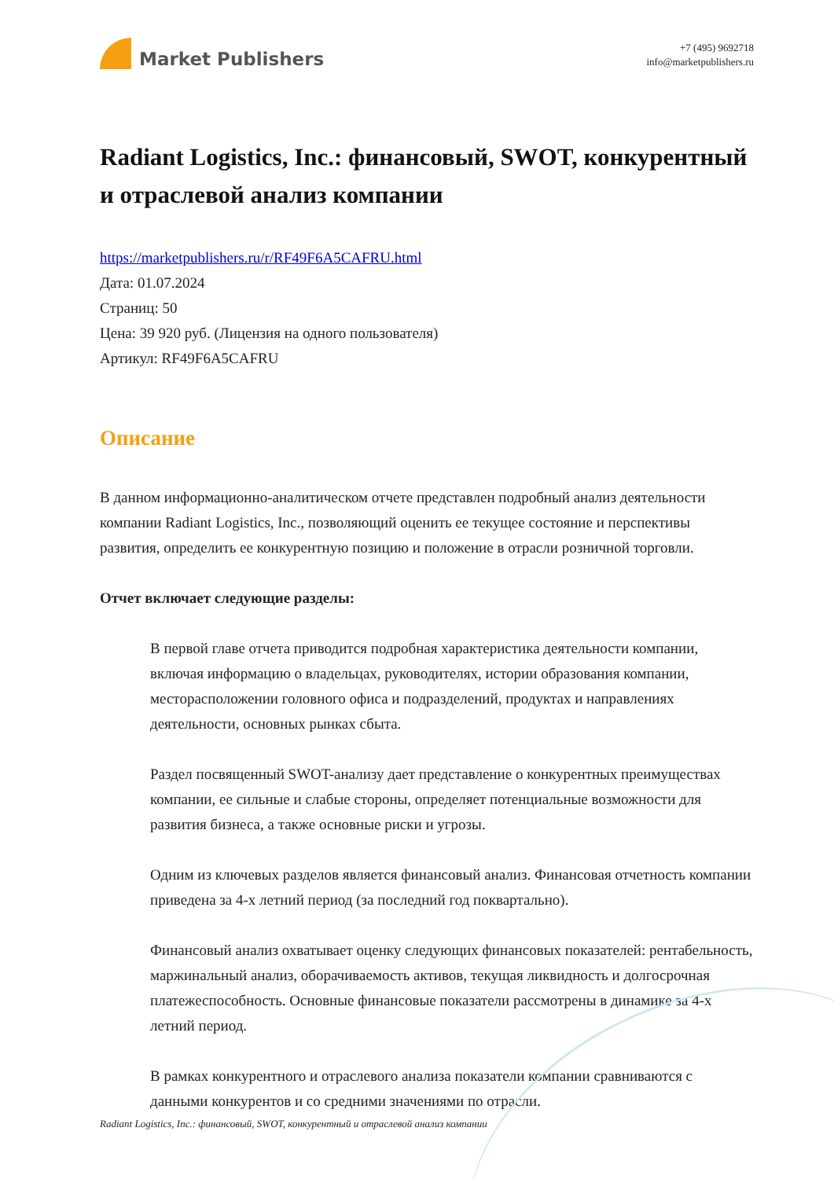Market Publishers
+7 (495) 9692718
info@marketpublishers.ru
Radiant Logistics, Inc.: финансовый, SWOT, конкурентный и отраслевой анализ компании
https://marketpublishers.ru/r/RF49F6A5CAFRU.html
Дата: 01.07.2024
Страниц: 50
Цена: 39 920 руб. (Лицензия на одного пользователя)
Артикул: RF49F6A5CAFRU
Описание
В данном информационно-аналитическом отчете представлен подробный анализ деятельности компании Radiant Logistics, Inc., позволяющий оценить ее текущее состояние и перспективы развития, определить ее конкурентную позицию и положение в отрасли розничной торговли.
Отчет включает следующие разделы:
В первой главе отчета приводится подробная характеристика деятельности компании, включая информацию о владельцах, руководителях, истории образования компании, месторасположении головного офиса и подразделений, продуктах и направлениях деятельности, основных рынках сбыта.
Раздел посвященный SWOT-анализу дает представление о конкурентных преимуществах компании, ее сильные и слабые стороны, определяет потенциальные возможности для развития бизнеса, а также основные риски и угрозы.
Одним из ключевых разделов является финансовый анализ. Финансовая отчетность компании приведена за 4-х летний период (за последний год поквартально).
Финансовый анализ охватывает оценку следующих финансовых показателей: рентабельность, маржинальный анализ, оборачиваемость активов, текущая ликвидность и долгосрочная платежеспособность. Основные финансовые показатели рассмотрены в динамике за 4-х летний период.
В рамках конкурентного и отраслевого анализа показатели компании сравниваются с данными конкурентов и со средними значениями по отрасли.
Radiant Logistics, Inc.: финансовый, SWOT, конкурентный и отраслевой анализ компании